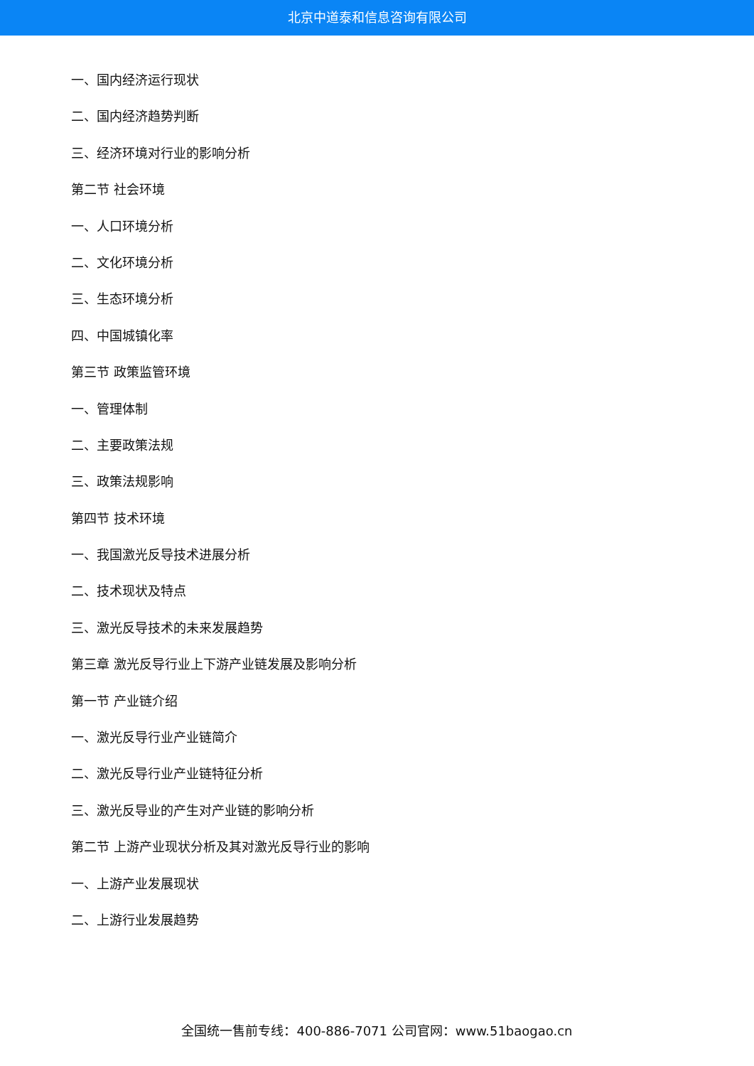北京中道泰和信息咨询有限公司
一、国内经济运行现状
二、国内经济趋势判断
三、经济环境对行业的影响分析
第二节 社会环境
一、人口环境分析
二、文化环境分析
三、生态环境分析
四、中国城镇化率
第三节 政策监管环境
一、管理体制
二、主要政策法规
三、政策法规影响
第四节 技术环境
一、我国激光反导技术进展分析
二、技术现状及特点
三、激光反导技术的未来发展趋势
第三章 激光反导行业上下游产业链发展及影响分析
第一节 产业链介绍
一、激光反导行业产业链简介
二、激光反导行业产业链特征分析
三、激光反导业的产生对产业链的影响分析
第二节 上游产业现状分析及其对激光反导行业的影响
一、上游产业发展现状
二、上游行业发展趋势
全国统一售前专线：400-886-7071 公司官网：www.51baogao.cn